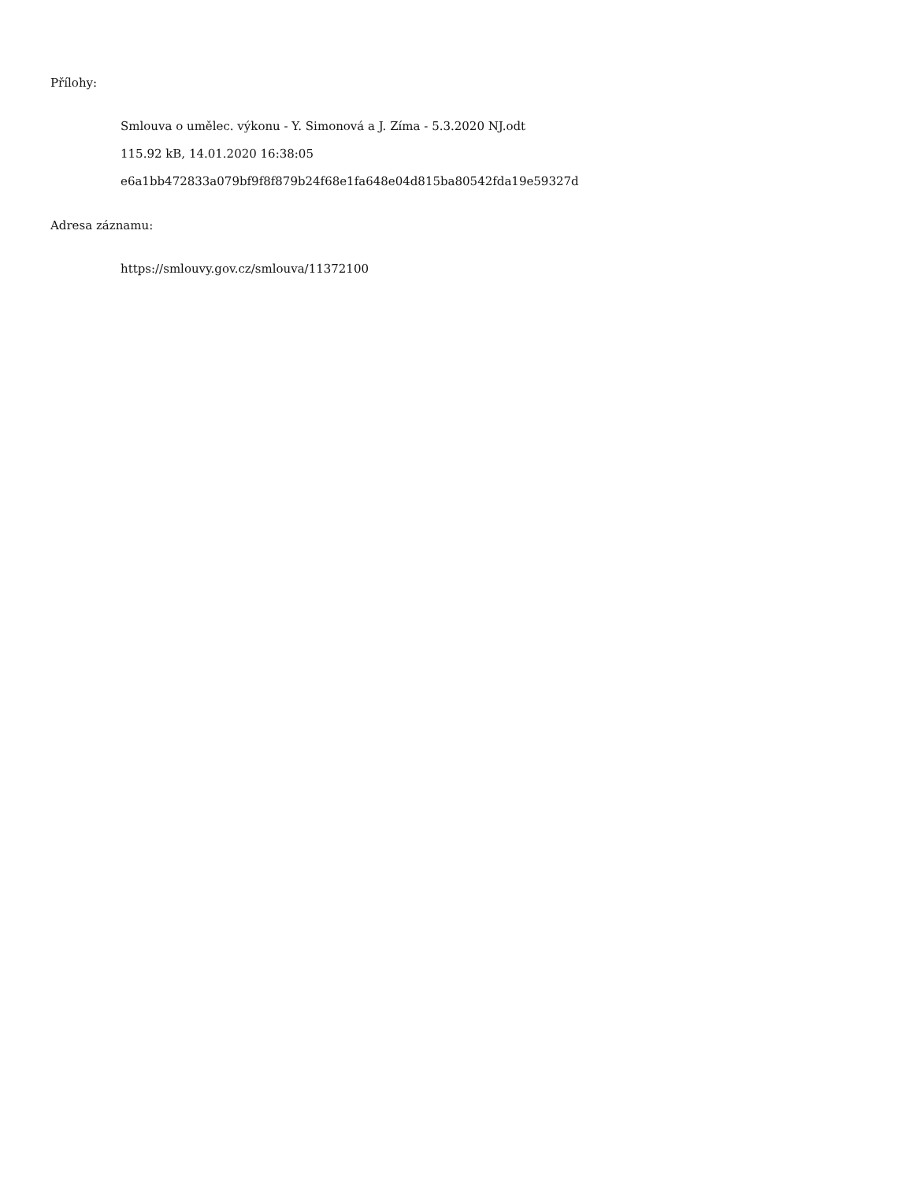Přílohy:
Smlouva o umělec. výkonu - Y. Simonová a J. Zíma - 5.3.2020 NJ.odt
115.92 kB, 14.01.2020 16:38:05
e6a1bb472833a079bf9f8f879b24f68e1fa648e04d815ba80542fda19e59327d
Adresa záznamu:
https://smlouvy.gov.cz/smlouva/11372100